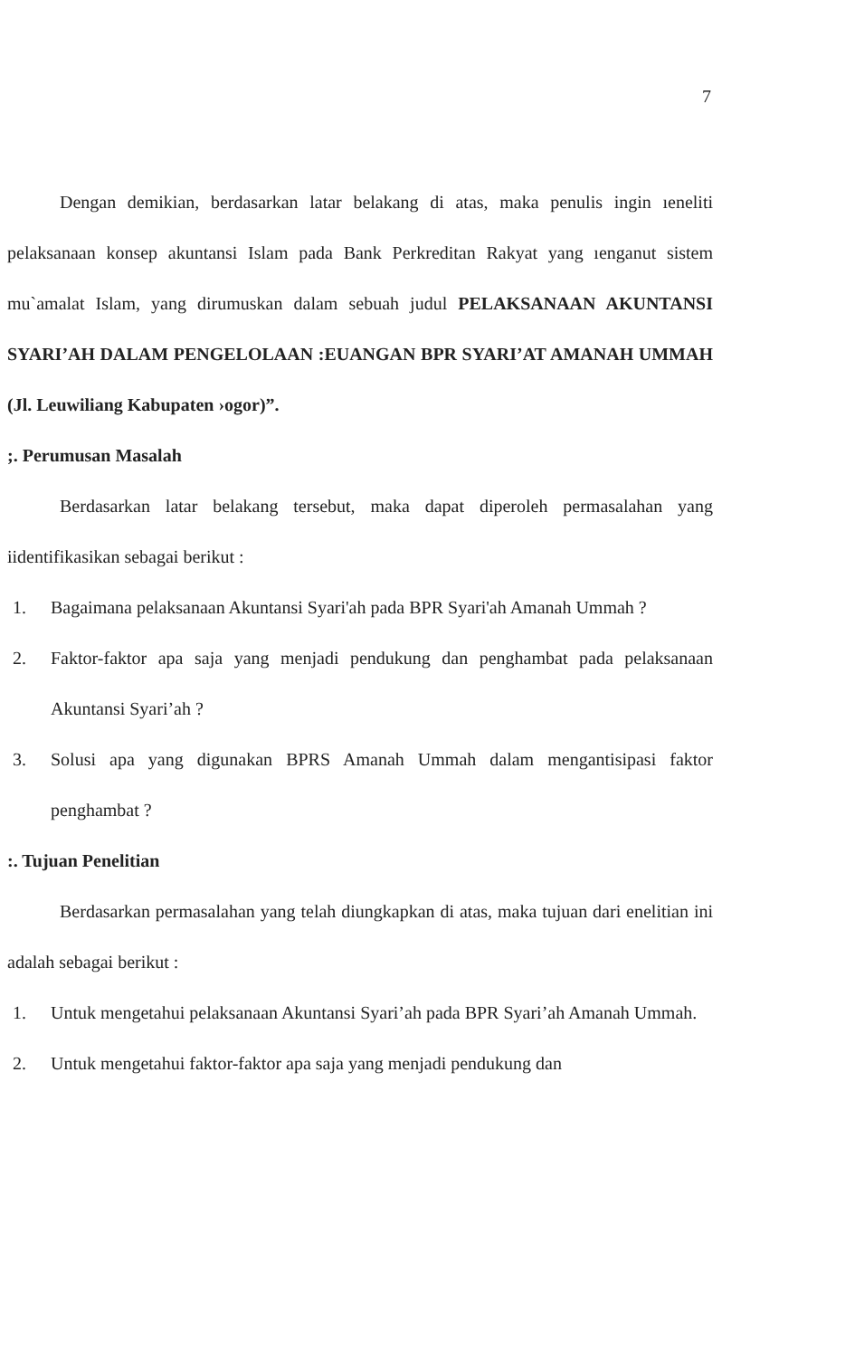7
Dengan demikian, berdasarkan latar belakang di atas, maka penulis ingin ıeneliti pelaksanaan konsep akuntansi Islam pada Bank Perkreditan Rakyat yang ıenganut sistem mu`amalat Islam, yang dirumuskan dalam sebuah judul PELAKSANAAN AKUNTANSI SYARI’AH DALAM PENGELOLAAN :EUANGAN BPR SYARI’AT AMANAH UMMAH (Jl. Leuwiliang Kabupaten ›ogor)”.
;. Perumusan Masalah
Berdasarkan latar belakang tersebut, maka dapat diperoleh permasalahan yang iidentifikasikan sebagai berikut :
1. Bagaimana pelaksanaan Akuntansi Syari'ah pada BPR Syari'ah Amanah Ummah ?
2. Faktor-faktor apa saja yang menjadi pendukung dan penghambat pada pelaksanaan Akuntansi Syari’ah ?
3. Solusi apa yang digunakan BPRS Amanah Ummah dalam mengantisipasi faktor penghambat ?
:. Tujuan Penelitian
Berdasarkan permasalahan yang telah diungkapkan di atas, maka tujuan dari enelitian ini adalah sebagai berikut :
1. Untuk mengetahui pelaksanaan Akuntansi Syari’ah pada BPR Syari’ah Amanah Ummah.
2. Untuk mengetahui faktor-faktor apa saja yang menjadi pendukung dan